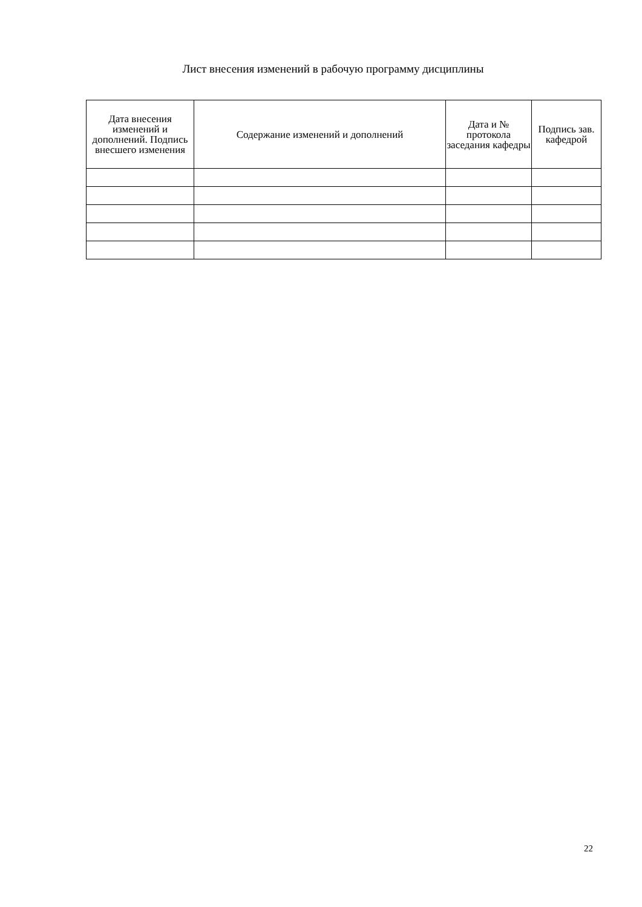Лист внесения изменений в рабочую программу дисциплины
| Дата внесения изменений и дополнений. Подпись внесшего изменения | Содержание изменений и дополнений | Дата и № протокола заседания кафедры | Подпись зав. кафедрой |
| --- | --- | --- | --- |
22